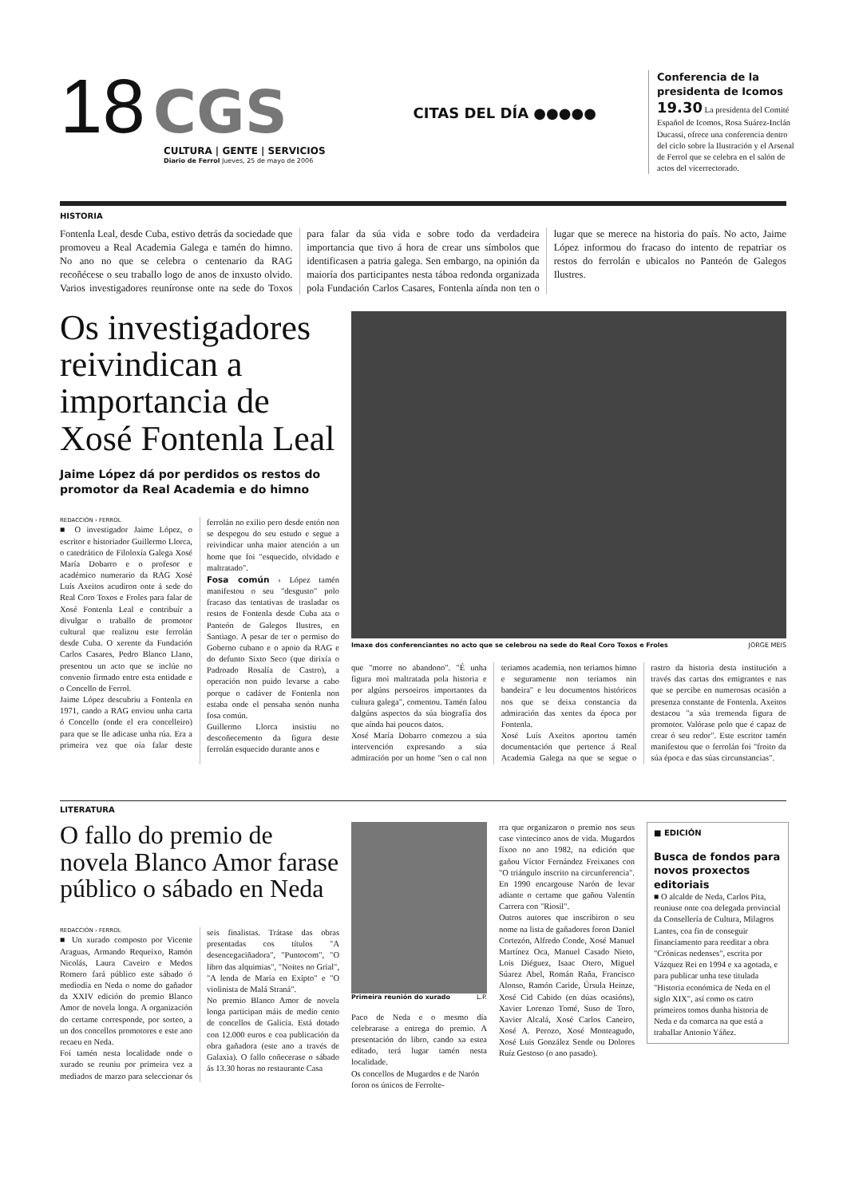18 CGS
CULTURA | GENTE | SERVICIOS
Diario de Ferrol Jueves, 25 de mayo de 2006
CITAS DEL DÍA ●●●●●
Conferencia de la presidenta de Icomos
19.30 La presidenta del Comité Español de Icomos, Rosa Suárez-Inclán Ducassi, ofrece una conferencia dentro del ciclo sobre la Ilustración y el Arsenal de Ferrol que se celebra en el salón de actos del vicerrectorado.
HISTORIA
Fontenla Leal, desde Cuba, estivo detrás da sociedade que promoveu a Real Academia Galega e tamén do himno. No ano no que se celebra o centenario da RAG recoñécese o seu traballo logo de anos de inxusto olvido. Varios investigadores reuníronse onte na sede do Toxos para falar da súa vida e sobre todo da verdadeira importancia que tivo á hora de crear uns símbolos que identificasen a patria galega. Sen embargo, na opinión da maioría dos participantes nesta táboa redonda organizada pola Fundación Carlos Casares, Fontenla aínda non ten o lugar que se merece na historia do país. No acto, Jaime López informou do fracaso do intento de repatriar os restos do ferrolán e ubicalos no Panteón de Galegos Ilustres.
Os investigadores reivindican a importancia de Xosé Fontenla Leal
Jaime López dá por perdidos os restos do promotor da Real Academia e do himno
Imaxe dos conferenciantes no acto que se celebrou na sede do Real Coro Toxos e Froles JORGE MEIS
REDACCIÓN › FERROL
■ O investigador Jaime López, o escritor e historiador Guillermo Llorca, o catedrático de Filoloxía Galega Xosé María Dobarro e o profesor e académico numerario da RAG Xosé Luís Axeitos acudiron onte á sede do Real Coro Toxos e Froles para falar de Xosé Fontenla Leal e contribuír a divulgar o traballo de promotor cultural que realizou este ferrolán desde Cuba. O xerente da Fundación Carlos Casares, Pedro Blanco Llano, presentou un acto que se inclúe no convenio firmado entre esta entidade e o Concello de Ferrol.
Jaime López descubriu a Fontenla en 1971, cando a RAG enviou unha carta ó Concello (onde el era concelleiro) para que se lle adicase unha rúa. Era a primeira vez que oía falar deste ferrolán no exilio pero desde entón non se despegou do seu estudo e segue a reivindicar unha maior atención a un home que foi "esquecido, olvidado e maltratado".
Fosa común › López tamén manifestou o seu "desgusto" polo fracaso das tentativas de trasladar os restos de Fontenla desde Cuba ata o Panteón de Galegos Ilustres, en Santiago. A pesar de ter o permiso do Goberno cubano e o apoio da RAG e do defunto Sixto Seco (que dirixía o Padroado Rosalía de Castro), a operación non puido levarse a cabo porque o cadáver de Fontenla non estaba onde el pensaba senón nunha fosa común.
Guillermo Llorca insistiu no descoñecemento da figura deste ferrolán esquecido durante anos e
que "morre no abandono". "É unha figura moi maltratada pola historia e por algúns persoeiros importantes da cultura galega", comentou. Tamén falou dalgúns aspectos da súa biografía dos que aínda hai poucos datos.
Xosé María Dobarro comezou a súa intervención expresando a súa admiración por un home "sen o cal non teriamos academia, non teriamos himno e seguramente non teriamos nin bandeira" e leu documentos históricos nos que se deixa constancia da admiración das xentes da época por Fontenla.
Xosé Luís Axeitos aportou tamén documentación que pertence á Real Academia Galega na que se segue o rastro da historia desta institución a través das cartas dos emigrantes e nas que se percibe en numerosas ocasión a presenza constante de Fontenla. Axeitos destacou "a súa tremenda figura de promotor. Valórase polo que é capaz de crear ó seu redor". Este escritor tamén manifestou que o ferrolán foi "froito da súa época e das súas circunstancias".
LITERATURA
O fallo do premio de novela Blanco Amor farase público o sábado en Neda
REDACCIÓN › FERROL
■ Un xurado composto por Vicente Araguas, Armando Requeixo, Ramón Nicolás, Laura Caveiro e Medos Romero fará público este sábado ó mediodía en Neda o nome do gañador da XXIV edición do premio Blanco Amor de novela longa. A organización do certame corresponde, por sorteo, a un dos concellos promotores e este ano recaeu en Neda.
Foi tamén nesta localidade onde o xurado se reuniu por primeira vez a mediados de marzo para seleccionar ós seis finalistas. Trátase das obras presentadas cos títulos "A desencegaciñadora", "Puntocom", "O libro das alquimias", "Noites no Grial", "A lenda de María en Exipto" e "O violinista de Malá Straná".
No premio Blanco Amor de novela longa participan máis de medio cento de concellos de Galicia. Está dotado con 12.000 euros e coa publicación da obra gañadora (este ano a través de Galaxia). O fallo coñecerase o sábado ás 13.30 horas no restaurante Casa
Primeira reunión do xurado L.P.
Paco de Neda e o mesmo día celebrarase a entrega do premio. A presentación do libro, cando xa estea editado, terá lugar tamén nesta localidade.
Os concellos de Mugardos e de Narón foron os únicos de Ferrolte-
rra que organizaron o premio nos seus case vintecinco anos de vida. Mugardos fíxoo no ano 1982, na edición que gañou Víctor Fernández Freixanes con "O triángulo inscrito na circunferencia". En 1990 encargouse Narón de levar adiante o certame que gañou Valentín Carrera con "Riosil".
Outros autores que inscribiron o seu nome na lista de gañadores foron Daniel Cortezón, Alfredo Conde, Xosé Manuel Martínez Oca, Manuel Casado Nieto, Lois Diéguez, Isaac Otero, Miguel Súarez Abel, Román Raña, Francisco Alonso, Ramón Caride, Úrsula Heinze, Xosé Cid Cabido (en dúas ocasións), Xavier Lorenzo Tomé, Suso de Toro, Xavier Alcalá, Xosé Carlos Caneiro, Xosé A. Perozo, Xosé Monteagudo, Xosé Luis González Sende ou Dolores Ruíz Gestoso (o ano pasado).
■ EDICIÓN
Busca de fondos para novos proxectos editoriais
■ O alcalde de Neda, Carlos Pita, reuniuse onte coa delegada provincial da Consellería de Cultura, Milagros Lantes, coa fin de conseguir financiamento para reeditar a obra "Crónicas nedenses", escrita por Vázquez Rei en 1994 e xa agotada, e para publicar unha tese titulada "Historia económica de Neda en el siglo XIX", así como os catro primeiros tomos dunha historia de Neda e da comarca na que está a traballar Antonio Yáñez.